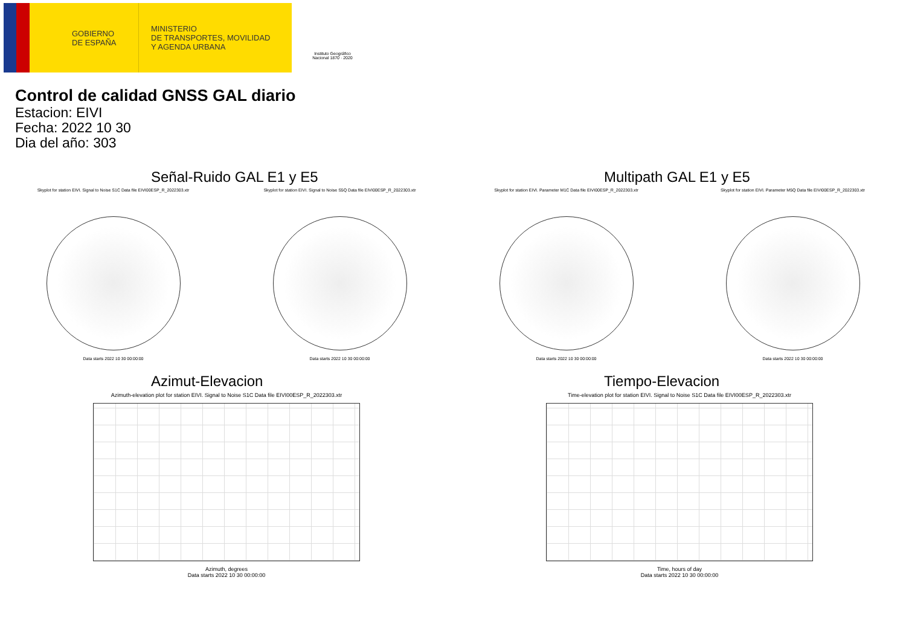GOBIERNO
DE ESPAÑA
MINISTERIO
DE TRANSPORTES, MOVILIDAD
Y AGENDA URBANA
Instituto Geográfico Nacional 1870 · 2020
Control de calidad GNSS GAL diario
Estacion: EIVI
Fecha: 2022 10 30
Dia del año: 303
Señal-Ruido GAL E1 y E5
Skyplot for station EIVI. Signal to Noise S1C Data file EIVI00ESP_R_2022303.xtr
Data starts 2022 10 30 00:00:00
Skyplot for station EIVI. Signal to Noise S5Q Data file EIVI00ESP_R_2022303.xtr
Data starts 2022 10 30 00:00:00
Multipath GAL E1 y E5
Skyplot for station EIVI. Parameter M1C Data file EIVI00ESP_R_2022303.xtr
Data starts 2022 10 30 00:00:00
Skyplot for station EIVI. Parameter M5Q Data file EIVI00ESP_R_2022303.xtr
Data starts 2022 10 30 00:00:00
Azimut-Elevacion
Azimuth-elevation plot for station EIVI. Signal to Noise S1C Data file EIVI00ESP_R_2022303.xtr
Azimuth, degrees
Data starts 2022 10 30 00:00:00
Tiempo-Elevacion
Time-elevation plot for station EIVI. Signal to Noise S1C Data file EIVI00ESP_R_2022303.xtr
Time, hours of day
Data starts 2022 10 30 00:00:00